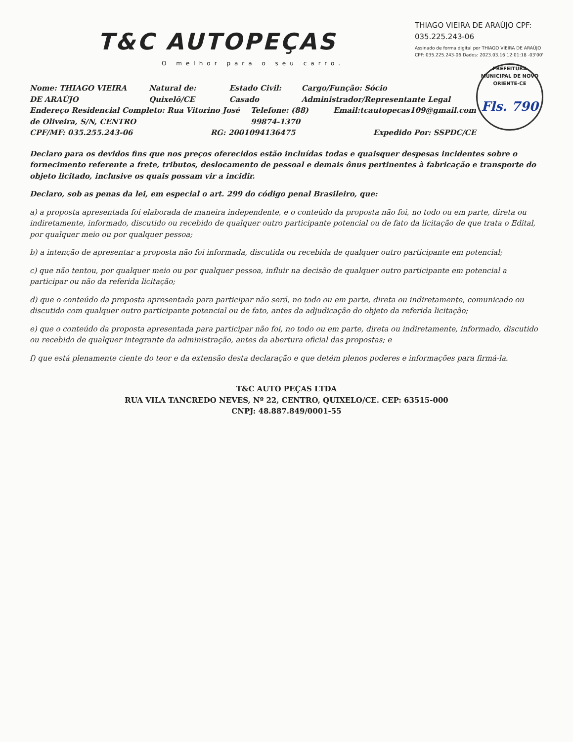THIAGO VIEIRA DE ARAÚJO CPF: 035.225.243-06
Assinado de forma digital por THIAGO VIEIRA DE ARAÚJO CPF: 035.225.243-06 Dados: 2023.03.16 12:01:18 -03'00'
PREFEITURA MUNICIPAL DE NOVO ORIENTE-CE
Fls. 790
T&C AUTOPEÇAS
O melhor para o seu carro.
Nome: THIAGO VIEIRA DE ARAÚJO Natural de: Quixelô/CE Estado Civil: Casado Cargo/Função: Sócio Administrador/Representante Legal
Endereço Residencial Completo: Rua Vitorino José de Oliveira, S/N, CENTRO Telefone: (88) 99874-1370 Email:tcautopecas109@gmail.com
CPF/MF: 035.255.243-06 RG: 2001094136475 Expedido Por: SSPDC/CE
Declaro para os devidos fins que nos preços oferecidos estão incluídas todas e quaisquer despesas incidentes sobre o fornecimento referente a frete, tributos, deslocamento de pessoal e demais ônus pertinentes à fabricação e transporte do objeto licitado, inclusive os quais possam vir a incidir.
Declaro, sob as penas da lei, em especial o art. 299 do código penal Brasileiro, que:
a) a proposta apresentada foi elaborada de maneira independente, e o conteúdo da proposta não foi, no todo ou em parte, direta ou indiretamente, informado, discutido ou recebido de qualquer outro participante potencial ou de fato da licitação de que trata o Edital, por qualquer meio ou por qualquer pessoa;
b) a intenção de apresentar a proposta não foi informada, discutida ou recebida de qualquer outro participante em potencial;
c) que não tentou, por qualquer meio ou por qualquer pessoa, influir na decisão de qualquer outro participante em potencial a participar ou não da referida licitação;
d) que o conteúdo da proposta apresentada para participar não será, no todo ou em parte, direta ou indiretamente, comunicado ou discutido com qualquer outro participante potencial ou de fato, antes da adjudicação do objeto da referida licitação;
e) que o conteúdo da proposta apresentada para participar não foi, no todo ou em parte, direta ou indiretamente, informado, discutido ou recebido de qualquer integrante da administração, antes da abertura oficial das propostas; e
f) que está plenamente ciente do teor e da extensão desta declaração e que detém plenos poderes e informações para firmá-la.
T&C AUTO PEÇAS LTDA
RUA VILA TANCREDO NEVES, Nº 22, CENTRO, QUIXELO/CE. CEP: 63515-000
CNPJ: 48.887.849/0001-55